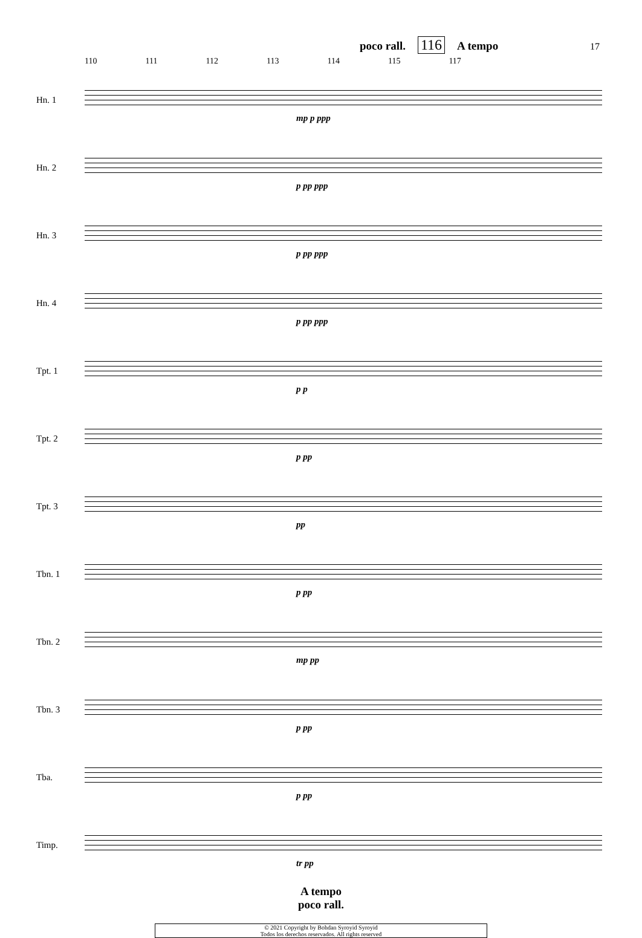poco rall. 116 A tempo 17
110 111 112 113 114 115 117
Hn. 1
mp p ppp
Hn. 2
p pp ppp
Hn. 3
p pp ppp
Hn. 4
p pp ppp
Tpt. 1
p p
Tpt. 2
p pp
Tpt. 3
pp
Tbn. 1
p pp
Tbn. 2
mp pp
Tbn. 3
p pp
Tba.
p pp
Timp.
tr pp
A tempo
poco rall.
© 2021 Copyright by Bohdan Syroyid Syroyid
Todos los derechos reservados. All rights reserved